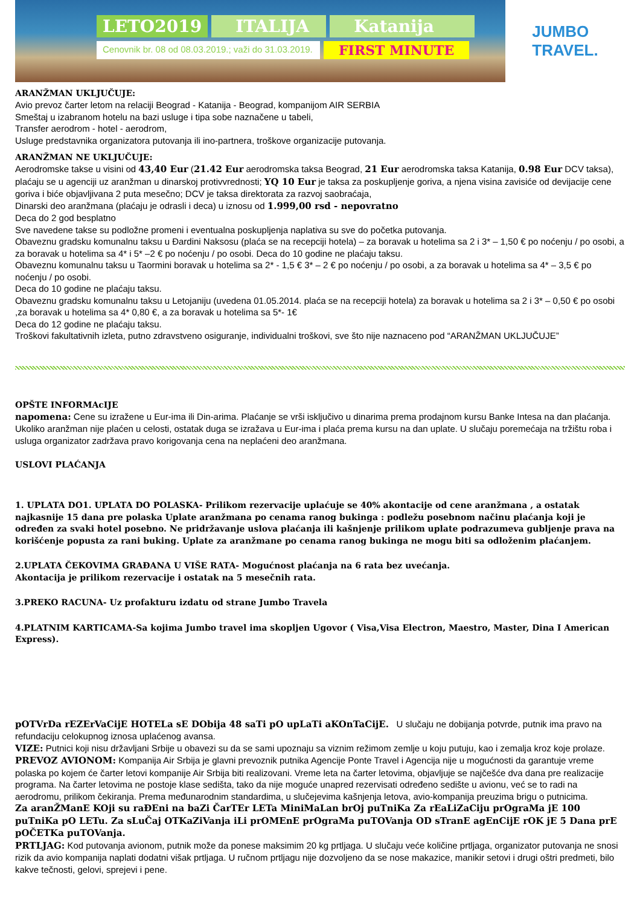LETO2019 ITALIJA
Katanija
Cenovnik br. 08 od 08.03.2019.; važi do 31.03.2019.
FIRST MINUTE
JUMBO
TRAVEL.
ARANŽMAN UKLJUČUJE:
Avio prevoz čarter letom na relaciji Beograd - Katanija - Beograd, kompanijom AIR SERBIA
Smeštaj u izabranom hotelu na bazi usluge i tipa sobe naznačene u tabeli,
Transfer aerodrom - hotel - aerodrom,
Usluge predstavnika organizatora putovanja ili ino-partnera, troškove organizacije putovanja.
ARANŽMAN NE UKLJUČUJE:
Aerodromske takse u visini od 43,40 Eur (21.42 Eur aerodromska taksa Beograd, 21 Eur aerodromska taksa Katanija, 0.98 Eur DCV taksa), plaćaju se u agenciji uz aranžman u dinarskoj protivvrednosti; YQ 10 Eur je taksa za poskupljenje goriva, a njena visina zavisiće od devijacije cene goriva i biće objavljivana 2 puta mesečno; DCV je taksa direktorata za razvoj saobraćaja,
Dinarski deo aranžmana (plaćaju je odrasli i deca) u iznosu od 1.999,00 rsd - nepovratno
Deca do 2 god besplatno
Sve navedene takse su podložne promeni i eventualna poskupljenja naplativa su sve do početka putovanja.
Obaveznu gradsku komunalnu taksu u Đardini Naksosu (plaća se na recepciji hotela) – za boravak u hotelima sa 2 i 3* – 1,50 € po noćenju / po osobi, a za boravak u hotelima sa 4* i 5* –2 € po noćenju / po osobi. Deca do 10 godine ne plaćaju taksu.
Obaveznu komunalnu taksu u Taormini boravak u hotelima sa 2* - 1,5 € 3* – 2 € po noćenju / po osobi, a za boravak u hotelima sa 4* – 3,5 € po noćenju / po osobi.
Deca do 10 godine ne plaćaju taksu.
Obaveznu gradsku komunalnu taksu u Letojaniju (uvedena 01.05.2014. plaća se na recepciji hotela) za boravak u hotelima sa 2 i 3* – 0,50 € po osobi ,za boravak u hotelima sa 4* 0,80 €, a za boravak u hotelima sa 5*- 1€
Deca do 12 godine ne plaćaju taksu.
Troškovi fakultativnih izleta, putno zdravstveno osiguranje, individualni troškovi, sve što nije naznaceno pod “ARANŽMAN UKLJUČUJE”
OPŠTE INFORMAcIJE
napomena: Cene su izražene u Eur-ima ili Din-arima. Plaćanje se vrši isključivo u dinarima prema prodajnom kursu Banke Intesa na dan plaćanja. Ukoliko aranžman nije plaćen u celosti, ostatak duga se izražava u Eur-ima i plaća prema kursu na dan uplate. U slučaju poremećaja na tržištu roba i usluga organizator zadržava pravo korigovanja cena na neplaćeni deo aranžmana.
USLOVI PLAĆANJA
1. UPLATA DO1. UPLATA DO POLASKA- Prilikom rezervacije uplaćuje se 40% akontacije od cene aranžmana , a ostatak najkasnije 15 dana pre polaska Uplate aranžmana po cenama ranog bukinga : podležu posebnom načinu plaćanja koji je određen za svaki hotel posebno. Ne pridržavanje uslova plaćanja ili kašnjenje prilikom uplate podrazumeva gubljenje prava na korišćenje popusta za rani buking. Uplate za aranžmane po cenama ranog bukinga ne mogu biti sa odloženim plaćanjem.
2.UPLATA ČEKOVIMA GRAĐANA U VIŠE RATA- Mogućnost plaćanja na 6 rata bez uvećanja.
Akontacija je prilikom rezervacije i ostatak na 5 mesečnih rata.
3.PREKO RACUNA- Uz profakturu izdatu od strane Jumbo Travela
4.PLATNIM KARTICAMA-Sa kojima Jumbo travel ima skopljen Ugovor ( Visa,Visa Electron, Maestro, Master, Dina I American Express).
pOTVrDa rEZErVaCijE HOTELa sE DObija 48 saTi pO upLaTi aKOnTaCijE. U slučaju ne dobijanja potvrde, putnik ima pravo na refundaciju celokupnog iznosa uplaćenog avansa.
VIZE: Putnici koji nisu državljani Srbije u obavezi su da se sami upoznaju sa viznim režimom zemlje u koju putuju, kao i zemalja kroz koje prolaze.
PREVOZ AVIONOM: Kompanija Air Srbija je glavni prevoznik putnika Agencije Ponte Travel i Agencija nije u mogućnosti da garantuje vreme polaska po kojem će čarter letovi kompanije Air Srbija biti realizovani. Vreme leta na čarter letovima, objavljuje se najčešće dva dana pre realizacije programa. Na čarter letovima ne postoje klase sedišta, tako da nije moguće unapred rezervisati određeno sedište u avionu, već se to radi na aerodromu, prilikom čekiranja. Prema međunarodnim standardima, u slučejevima kašnjenja letova, avio-kompanija preuzima brigu o putnicima.
Za aranŽManE KOji su raĐEni na baZi ČarTEr LETa MiniMaLan brOj puTniKa Za rEaLiZaCiju prOgraMa jE 100 puTniKa pO LETu. Za sLuČaj OTKaZiVanja iLi prOMEnE prOgraMa puTOVanja OD sTranE agEnCijE rOK jE 5 Dana prE pOČETKa puTOVanja.
PRTLJAG: Kod putovanja avionom, putnik može da ponese maksimim 20 kg prtljaga. U slučaju veće količine prtljaga, organizator putovanja ne snosi rizik da avio kompanija naplati dodatni višak prtljaga. U ručnom prtljagu nije dozvoljeno da se nose makazice, manikir setovi i drugi oštri predmeti, bilo kakve tečnosti, gelovi, sprejevi i pene.